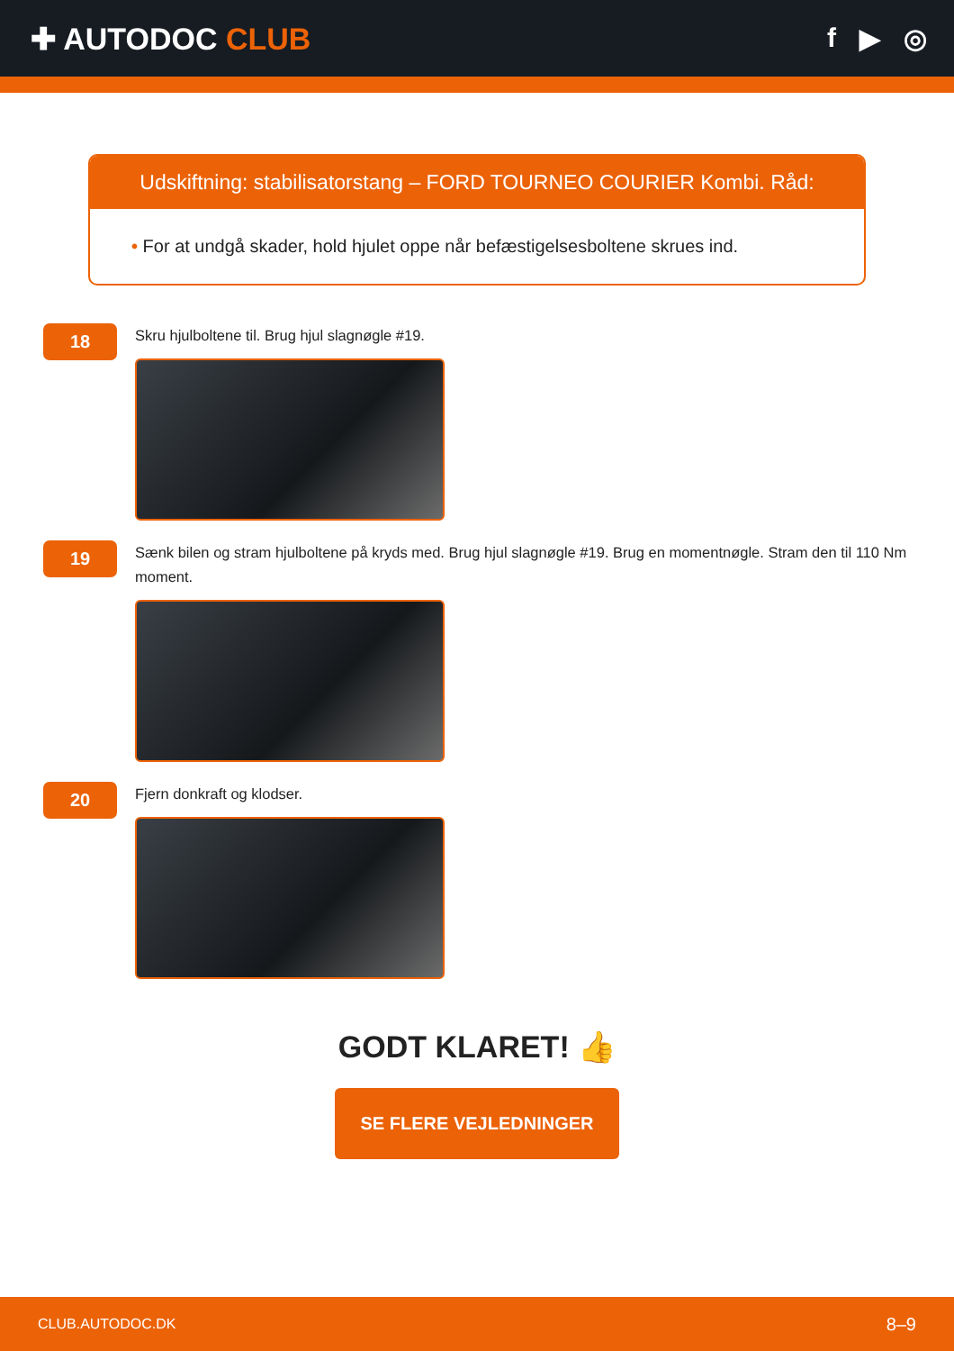✚ AUTODOC CLUB f ▶ ◎
Udskiftning: stabilisatorstang – FORD TOURNEO COURIER Kombi. Råd:
• For at undgå skader, hold hjulet oppe når befæstigelsesboltene skrues ind.
18
Skru hjulboltene til. Brug hjul slagnøgle #19.
19
Sænk bilen og stram hjulboltene på kryds med. Brug hjul slagnøgle #19. Brug en momentnøgle. Stram den til 110 Nm moment.
20
Fjern donkraft og klodser.
GODT KLARET! 👍
SE FLERE VEJLEDNINGER
CLUB.AUTODOC.DK 8–9